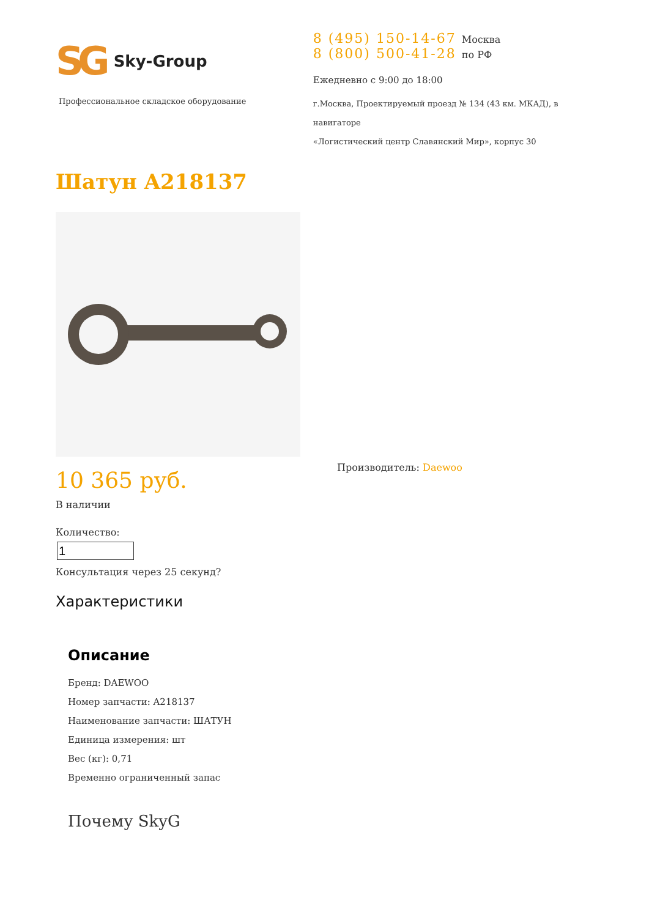SG Sky-Group
Профессиональное складское оборудование
8 (495) 150-14-67 Москва
8 (800) 500-41-28 по РФ
Ежедневно с 9:00 до 18:00
г.Москва, Проектируемый проезд № 134 (43 км. МКАД), в навигаторе
«Логистический центр Славянский Мир», корпус 30
Шатун A218137
10 365 руб.
В наличии
Количество:
Консультация через 25 секунд?
Характеристики
Производитель: Daewoo
Описание
Бренд: DAEWOO
Номер запчасти: A218137
Наименование запчасти: ШАТУН
Единица измерения: шт
Вес (кг): 0,71
Временно ограниченный запас
Почему SkyG